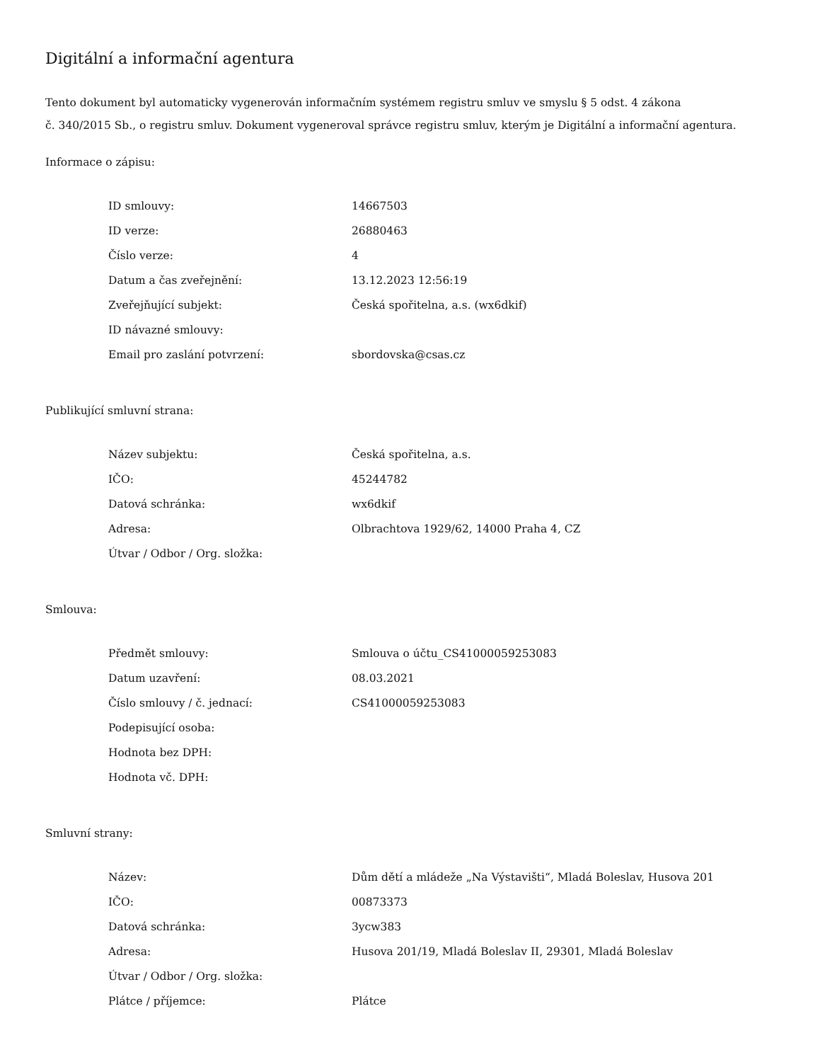Digitální a informační agentura
Tento dokument byl automaticky vygenerován informačním systémem registru smluv ve smyslu § 5 odst. 4 zákona
č. 340/2015 Sb., o registru smluv. Dokument vygeneroval správce registru smluv, kterým je Digitální a informační agentura.
Informace o zápisu:
| ID smlouvy: | 14667503 |
| ID verze: | 26880463 |
| Číslo verze: | 4 |
| Datum a čas zveřejnění: | 13.12.2023 12:56:19 |
| Zveřejňující subjekt: | Česká spořitelna, a.s. (wx6dkif) |
| ID návazné smlouvy: | |
| Email pro zaslání potvrzení: | sbordovska@csas.cz |
Publikující smluvní strana:
| Název subjektu: | Česká spořitelna, a.s. |
| IČO: | 45244782 |
| Datová schránka: | wx6dkif |
| Adresa: | Olbrachtova 1929/62, 14000 Praha 4, CZ |
| Útvar / Odbor / Org. složka: | |
Smlouva:
| Předmět smlouvy: | Smlouva o účtu_CS41000059253083 |
| Datum uzavření: | 08.03.2021 |
| Číslo smlouvy / č. jednací: | CS41000059253083 |
| Podepisující osoba: | |
| Hodnota bez DPH: | |
| Hodnota vč. DPH: | |
Smluvní strany:
| Název: | Dům dětí a mládeže „Na Výstavišti“, Mladá Boleslav, Husova 201 |
| IČO: | 00873373 |
| Datová schránka: | 3ycw383 |
| Adresa: | Husova 201/19, Mladá Boleslav II, 29301, Mladá Boleslav |
| Útvar / Odbor / Org. složka: | |
| Plátce / příjemce: | Plátce |